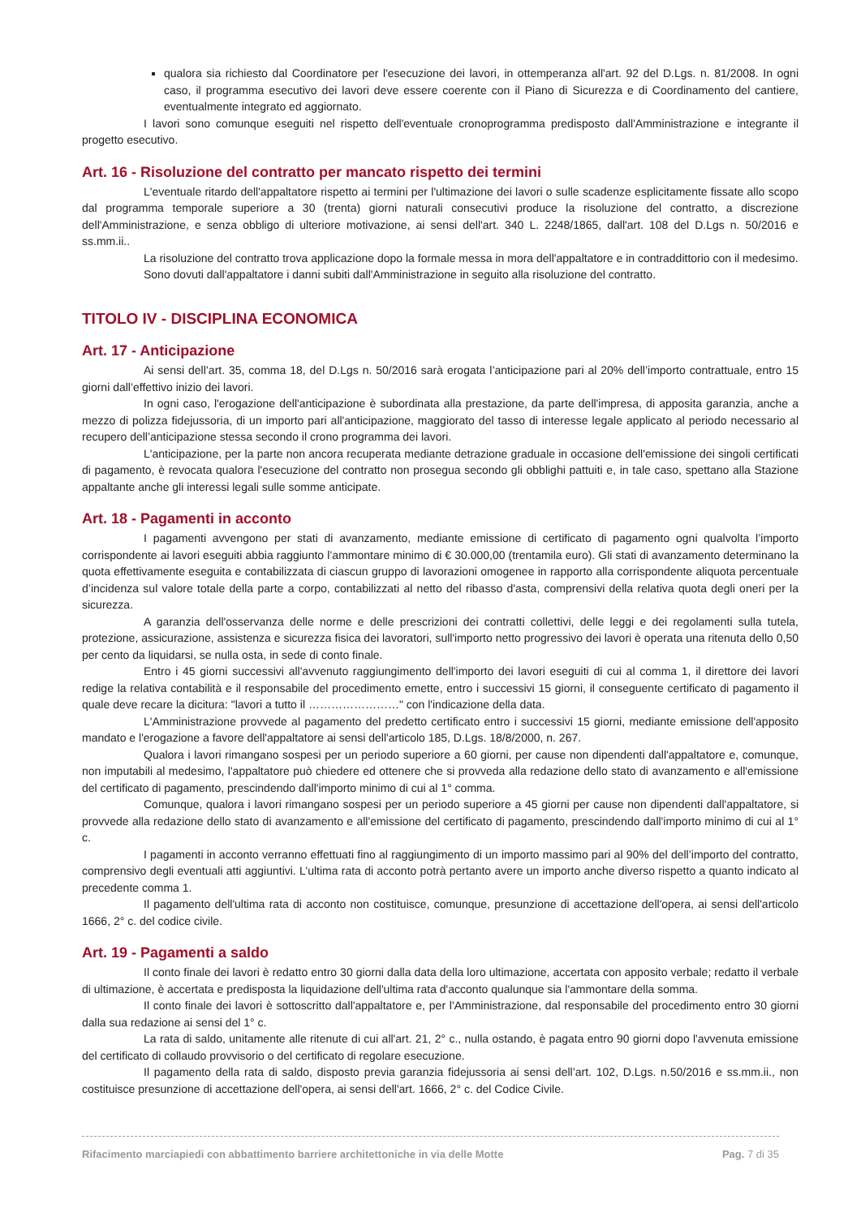qualora sia richiesto dal Coordinatore per l'esecuzione dei lavori, in ottemperanza all'art. 92 del D.Lgs. n. 81/2008. In ogni caso, il programma esecutivo dei lavori deve essere coerente con il Piano di Sicurezza e di Coordinamento del cantiere, eventualmente integrato ed aggiornato.
I lavori sono comunque eseguiti nel rispetto dell'eventuale cronoprogramma predisposto dall'Amministrazione e integrante il progetto esecutivo.
Art. 16 - Risoluzione del contratto per mancato rispetto dei termini
L'eventuale ritardo dell'appaltatore rispetto ai termini per l'ultimazione dei lavori o sulle scadenze esplicitamente fissate allo scopo dal programma temporale superiore a 30 (trenta) giorni naturali consecutivi produce la risoluzione del contratto, a discrezione dell'Amministrazione, e senza obbligo di ulteriore motivazione, ai sensi dell'art. 340 L. 2248/1865, dall'art. 108 del D.Lgs n. 50/2016 e ss.mm.ii..
La risoluzione del contratto trova applicazione dopo la formale messa in mora dell'appaltatore e in contraddittorio con il medesimo.
Sono dovuti dall'appaltatore i danni subiti dall'Amministrazione in seguito alla risoluzione del contratto.
TITOLO IV - DISCIPLINA ECONOMICA
Art. 17 - Anticipazione
Ai sensi dell’art. 35, comma 18, del D.Lgs n. 50/2016 sarà erogata l’anticipazione pari al 20% dell’importo contrattuale, entro 15 giorni dall’effettivo inizio dei lavori.
In ogni caso, l'erogazione dell'anticipazione è subordinata alla prestazione, da parte dell'impresa, di apposita garanzia, anche a mezzo di polizza fidejussoria, di un importo pari all'anticipazione, maggiorato del tasso di interesse legale applicato al periodo necessario al recupero dell’anticipazione stessa secondo il crono programma dei lavori.
L'anticipazione, per la parte non ancora recuperata mediante detrazione graduale in occasione dell'emissione dei singoli certificati di pagamento, è revocata qualora l'esecuzione del contratto non prosegua secondo gli obblighi pattuiti e, in tale caso, spettano alla Stazione appaltante anche gli interessi legali sulle somme anticipate.
Art. 18 - Pagamenti in acconto
I pagamenti avvengono per stati di avanzamento, mediante emissione di certificato di pagamento ogni qualvolta l’importo corrispondente ai lavori eseguiti abbia raggiunto l’ammontare minimo di € 30.000,00 (trentamila euro). Gli stati di avanzamento determinano la quota effettivamente eseguita e contabilizzata di ciascun gruppo di lavorazioni omogenee in rapporto alla corrispondente aliquota percentuale d’incidenza sul valore totale della parte a corpo, contabilizzati al netto del ribasso d'asta, comprensivi della relativa quota degli oneri per la sicurezza.
A garanzia dell'osservanza delle norme e delle prescrizioni dei contratti collettivi, delle leggi e dei regolamenti sulla tutela, protezione, assicurazione, assistenza e sicurezza fisica dei lavoratori, sull'importo netto progressivo dei lavori è operata una ritenuta dello 0,50 per cento da liquidarsi, se nulla osta, in sede di conto finale.
Entro i 45 giorni successivi all'avvenuto raggiungimento dell'importo dei lavori eseguiti di cui al comma 1, il direttore dei lavori redige la relativa contabilità e il responsabile del procedimento emette, entro i successivi 15 giorni, il conseguente certificato di pagamento il quale deve recare la dicitura: "lavori a tutto il ……………………" con l'indicazione della data.
L'Amministrazione provvede al pagamento del predetto certificato entro i successivi 15 giorni, mediante emissione dell'apposito mandato e l'erogazione a favore dell'appaltatore ai sensi dell'articolo 185, D.Lgs. 18/8/2000, n. 267.
Qualora i lavori rimangano sospesi per un periodo superiore a 60 giorni, per cause non dipendenti dall'appaltatore e, comunque, non imputabili al medesimo, l'appaltatore può chiedere ed ottenere che si provveda alla redazione dello stato di avanzamento e all'emissione del certificato di pagamento, prescindendo dall'importo minimo di cui al 1° comma.
Comunque, qualora i lavori rimangano sospesi per un periodo superiore a 45 giorni per cause non dipendenti dall'appaltatore, si provvede alla redazione dello stato di avanzamento e all'emissione del certificato di pagamento, prescindendo dall'importo minimo di cui al 1° c.
I pagamenti in acconto verranno effettuati fino al raggiungimento di un importo massimo pari al 90% del dell’importo del contratto, comprensivo degli eventuali atti aggiuntivi. L’ultima rata di acconto potrà pertanto avere un importo anche diverso rispetto a quanto indicato al precedente comma 1.
Il pagamento dell'ultima rata di acconto non costituisce, comunque, presunzione di accettazione dell'opera, ai sensi dell'articolo 1666, 2° c. del codice civile.
Art. 19 - Pagamenti a saldo
Il conto finale dei lavori è redatto entro 30 giorni dalla data della loro ultimazione, accertata con apposito verbale; redatto il verbale di ultimazione, è accertata e predisposta la liquidazione dell'ultima rata d'acconto qualunque sia l'ammontare della somma.
Il conto finale dei lavori è sottoscritto dall'appaltatore e, per l'Amministrazione, dal responsabile del procedimento entro 30 giorni dalla sua redazione ai sensi del 1° c.
La rata di saldo, unitamente alle ritenute di cui all'art. 21, 2° c., nulla ostando, è pagata entro 90 giorni dopo l'avvenuta emissione del certificato di collaudo provvisorio o del certificato di regolare esecuzione.
Il pagamento della rata di saldo, disposto previa garanzia fidejussoria ai sensi dell’art. 102, D.Lgs. n.50/2016 e ss.mm.ii., non costituisce presunzione di accettazione dell'opera, ai sensi dell'art. 1666, 2° c. del Codice Civile.
Rifacimento marciapiedi con abbattimento barriere architettoniche in via delle Motte Pag. 7 di 35